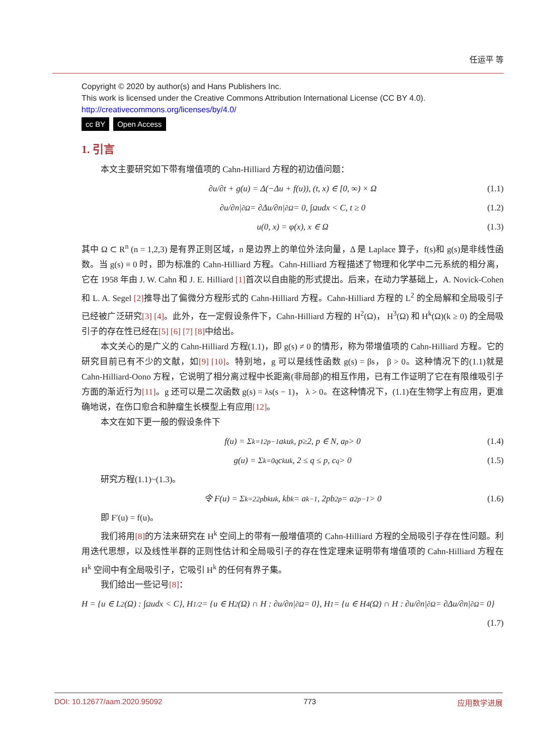任运平 等
Copyright © 2020 by author(s) and Hans Publishers Inc.
This work is licensed under the Creative Commons Attribution International License (CC BY 4.0).
http://creativecommons.org/licenses/by/4.0/
cc BY Open Access
1. 引言
本文主要研究如下带有增值项的 Cahn-Hilliard 方程的初边值问题：
∂u/∂t + g(u) = Δ(−Δu + f(u)), (t, x) ∈ [0, ∞) × Ω (1.1)
∂u/∂n|<sub>∂Ω</sub> = ∂Δu/∂n|<sub>∂Ω</sub> = 0, ∫<sub>Ω</sub> udx < C, t ≥ 0 (1.2)
u(0, x) = φ(x), x ∈ Ω (1.3)
其中 Ω ⊂ R<sup>n</sup> (n = 1,2,3) 是有界正则区域，n 是边界上的单位外法向量，Δ 是 Laplace 算子，f(s)和 g(s)是非线性函数。当 g(s) ≡ 0 时，即为标准的 Cahn-Hilliard 方程。Cahn-Hilliard 方程描述了物理和化学中二元系统的相分离，它在 1958 年由 J. W. Cahn 和 J. E. Hilliard [1] 首次以自由能的形式提出。后来，在动力学基础上，A. Novick-Cohen 和 L. A. Segel [2] 推导出了偏微分方程形式的 Cahn-Hilliard 方程。Cahn-Hilliard 方程的 L<sup>2</sup> 的全局解和全局吸引子已经被广泛研究[3] [4]。此外，在一定假设条件下，Cahn-Hilliard 方程的 H<sup>2</sup>(Ω)， H<sup>3</sup>(Ω) 和 H<sup>k</sup>(Ω)(k ≥ 0) 的全局吸引子的存在性已经在[5] [6] [7] [8] 中给出。
本文关心的是广义的 Cahn-Hilliard 方程(1.1)，即 g(s) ≠ 0 的情形，称为带增值项的 Cahn-Hilliard 方程。它的研究目前已有不少的文献，如[9] [10]。特别地，g 可以是线性函数 g(s) = βs， β > 0。这种情况下的(1.1)就是 Cahn-Hilliard-Oono 方程，它说明了相分离过程中长距离(非局部)的相互作用，已有工作证明了它在有限维吸引子方面的渐近行为[11]。g 还可以是二次函数 g(s) = λs(s − 1)， λ > 0。在这种情况下，(1.1)在生物学上有应用，更准确地说，在伤口愈合和肿瘤生长模型上有应用[12]。
本文在如下更一般的假设条件下
f(u) = Σ<sub>k=1</sub><sup>2p−1</sup> a<sub>k</sub>u<sup>k</sup>, p≥2, p ∈ N, a<sub>p</sub> > 0 (1.4)
g(u) = Σ<sub>k=0</sub><sup>q</sup> c<sub>k</sub>u<sup>k</sup>, 2 ≤ q ≤ p, c<sub>q</sub> > 0 (1.5)
研究方程(1.1)~(1.3)。
令 F(u) = Σ<sub>k=2</sub><sup>2p</sup> b<sub>k</sub>u<sup>k</sup>, kb<sub>k</sub> = a<sub>k−1</sub>, 2pb<sub>2p</sub> = a<sub>2p−1</sub> > 0 (1.6)
即 F′(u) = f(u)。
我们将用[8] 的方法来研究在 H<sup>k</sup> 空间上的带有一般增值项的 Cahn-Hilliard 方程的全局吸引子存在性问题。利用迭代思想，以及线性半群的正则性估计和全局吸引子的存在性定理来证明带有增值项的 Cahn-Hilliard 方程在 H<sup>k</sup> 空间中有全局吸引子，它吸引 H<sup>k</sup> 的任何有界子集。
我们给出一些记号[8]：
H = {u ∈ L<sup>2</sup>(Ω) : ∫<sub>Ω</sub> udx < C}, H<sub>1/2</sub> = {u ∈ H<sup>2</sup>(Ω) ∩ H : ∂u/∂n|<sub>∂Ω</sub> = 0}, H<sub>1</sub> = {u ∈ H<sup>4</sup>(Ω) ∩ H : ∂u/∂n|<sub>∂Ω</sub> = ∂Δu/∂n|<sub>∂Ω</sub> = 0}
(1.7)
DOI: 10.12677/aam.2020.95092 773 应用数学进展